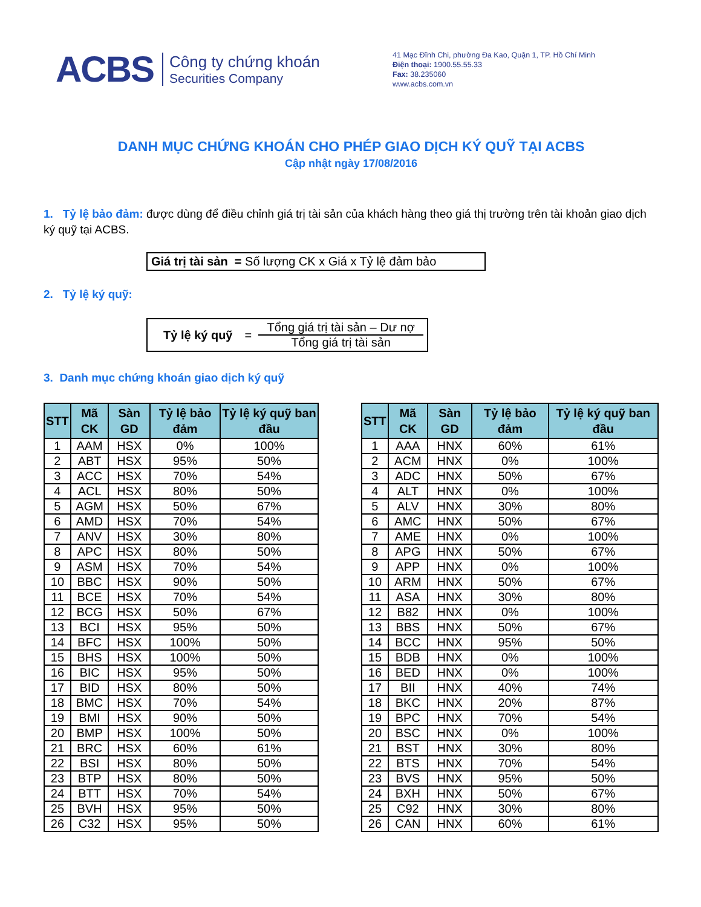ACBS
Công ty chứng khoán
Securities Company
41 Mạc Đĩnh Chi, phường Đa Kao, Quận 1, TP. Hồ Chí Minh
Điện thoại: 1900.55.55.33
Fax: 38.235060
www.acbs.com.vn
DANH MỤC CHỨNG KHOÁN CHO PHÉP GIAO DỊCH KÝ QUỸ TẠI ACBS
Cập nhật ngày 17/08/2016
1. Tỷ lệ bảo đảm: được dùng để điều chỉnh giá trị tài sản của khách hàng theo giá thị trường trên tài khoản giao dịch ký quỹ tại ACBS.
Giá trị tài sản = Số lượng CK x Giá x Tỷ lệ đảm bảo
2. Tỷ lệ ký quỹ:
Tỷ lệ ký quỹ =
Tổng giá trị tài sản – Dư nợ
Tổng giá trị tài sản
3. Danh mục chứng khoán giao dịch ký quỹ
| STT | Mã CK | Sàn GD | Tỷ lệ bảo đảm | Tỷ lệ ký quỹ ban đầu |
| --- | --- | --- | --- | --- |
| 1 | AAM | HSX | 0% | 100% |
| 2 | ABT | HSX | 95% | 50% |
| 3 | ACC | HSX | 70% | 54% |
| 4 | ACL | HSX | 80% | 50% |
| 5 | AGM | HSX | 50% | 67% |
| 6 | AMD | HSX | 70% | 54% |
| 7 | ANV | HSX | 30% | 80% |
| 8 | APC | HSX | 80% | 50% |
| 9 | ASM | HSX | 70% | 54% |
| 10 | BBC | HSX | 90% | 50% |
| 11 | BCE | HSX | 70% | 54% |
| 12 | BCG | HSX | 50% | 67% |
| 13 | BCI | HSX | 95% | 50% |
| 14 | BFC | HSX | 100% | 50% |
| 15 | BHS | HSX | 100% | 50% |
| 16 | BIC | HSX | 95% | 50% |
| 17 | BID | HSX | 80% | 50% |
| 18 | BMC | HSX | 70% | 54% |
| 19 | BMI | HSX | 90% | 50% |
| 20 | BMP | HSX | 100% | 50% |
| 21 | BRC | HSX | 60% | 61% |
| 22 | BSI | HSX | 80% | 50% |
| 23 | BTP | HSX | 80% | 50% |
| 24 | BTT | HSX | 70% | 54% |
| 25 | BVH | HSX | 95% | 50% |
| 26 | C32 | HSX | 95% | 50% |
| STT | Mã CK | Sàn GD | Tỷ lệ bảo đảm | Tỷ lệ ký quỹ ban đầu |
| --- | --- | --- | --- | --- |
| 1 | AAA | HNX | 60% | 61% |
| 2 | ACM | HNX | 0% | 100% |
| 3 | ADC | HNX | 50% | 67% |
| 4 | ALT | HNX | 0% | 100% |
| 5 | ALV | HNX | 30% | 80% |
| 6 | AMC | HNX | 50% | 67% |
| 7 | AME | HNX | 0% | 100% |
| 8 | APG | HNX | 50% | 67% |
| 9 | APP | HNX | 0% | 100% |
| 10 | ARM | HNX | 50% | 67% |
| 11 | ASA | HNX | 30% | 80% |
| 12 | B82 | HNX | 0% | 100% |
| 13 | BBS | HNX | 50% | 67% |
| 14 | BCC | HNX | 95% | 50% |
| 15 | BDB | HNX | 0% | 100% |
| 16 | BED | HNX | 0% | 100% |
| 17 | BII | HNX | 40% | 74% |
| 18 | BKC | HNX | 20% | 87% |
| 19 | BPC | HNX | 70% | 54% |
| 20 | BSC | HNX | 0% | 100% |
| 21 | BST | HNX | 30% | 80% |
| 22 | BTS | HNX | 70% | 54% |
| 23 | BVS | HNX | 95% | 50% |
| 24 | BXH | HNX | 50% | 67% |
| 25 | C92 | HNX | 30% | 80% |
| 26 | CAN | HNX | 60% | 61% |